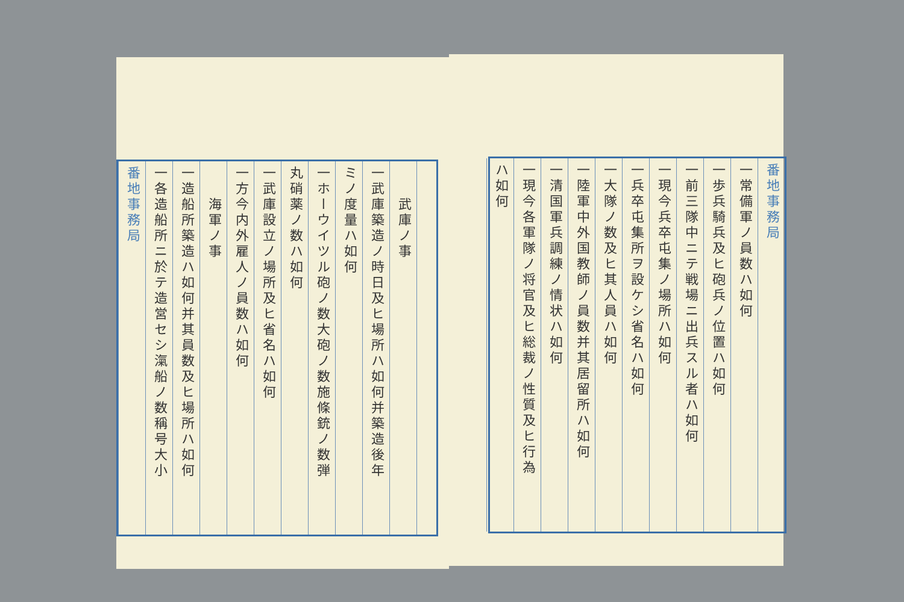番地事務局
一常備軍ノ員数ハ如何
一歩兵騎兵及ヒ砲兵ノ位置ハ如何
一前三隊中ニテ戦場ニ出兵スル者ハ如何
一現今兵卒屯集ノ場所ハ如何
一兵卒屯集所ヲ設ケシ省名ハ如何
一大隊ノ数及ヒ其人員ハ如何
一陸軍中外国教師ノ員数并其居留所ハ如何
一清国軍兵調練ノ情状ハ如何
一現今各軍隊ノ将官及ヒ総裁ノ性質及ヒ行為
ハ如何
　　武庫ノ事
一武庫築造ノ時日及ヒ場所ハ如何并築造後年
ミノ度量ハ如何
一ホーウイツル砲ノ数大砲ノ数施條銃ノ数弾
丸硝薬ノ数ハ如何
一武庫設立ノ場所及ヒ省名ハ如何
一方今内外雇人ノ員数ハ如何
　　海軍ノ事
一造船所築造ハ如何并其員数及ヒ場所ハ如何
一各造船所ニ於テ造営セシ滊船ノ数稱号大小
番地事務局